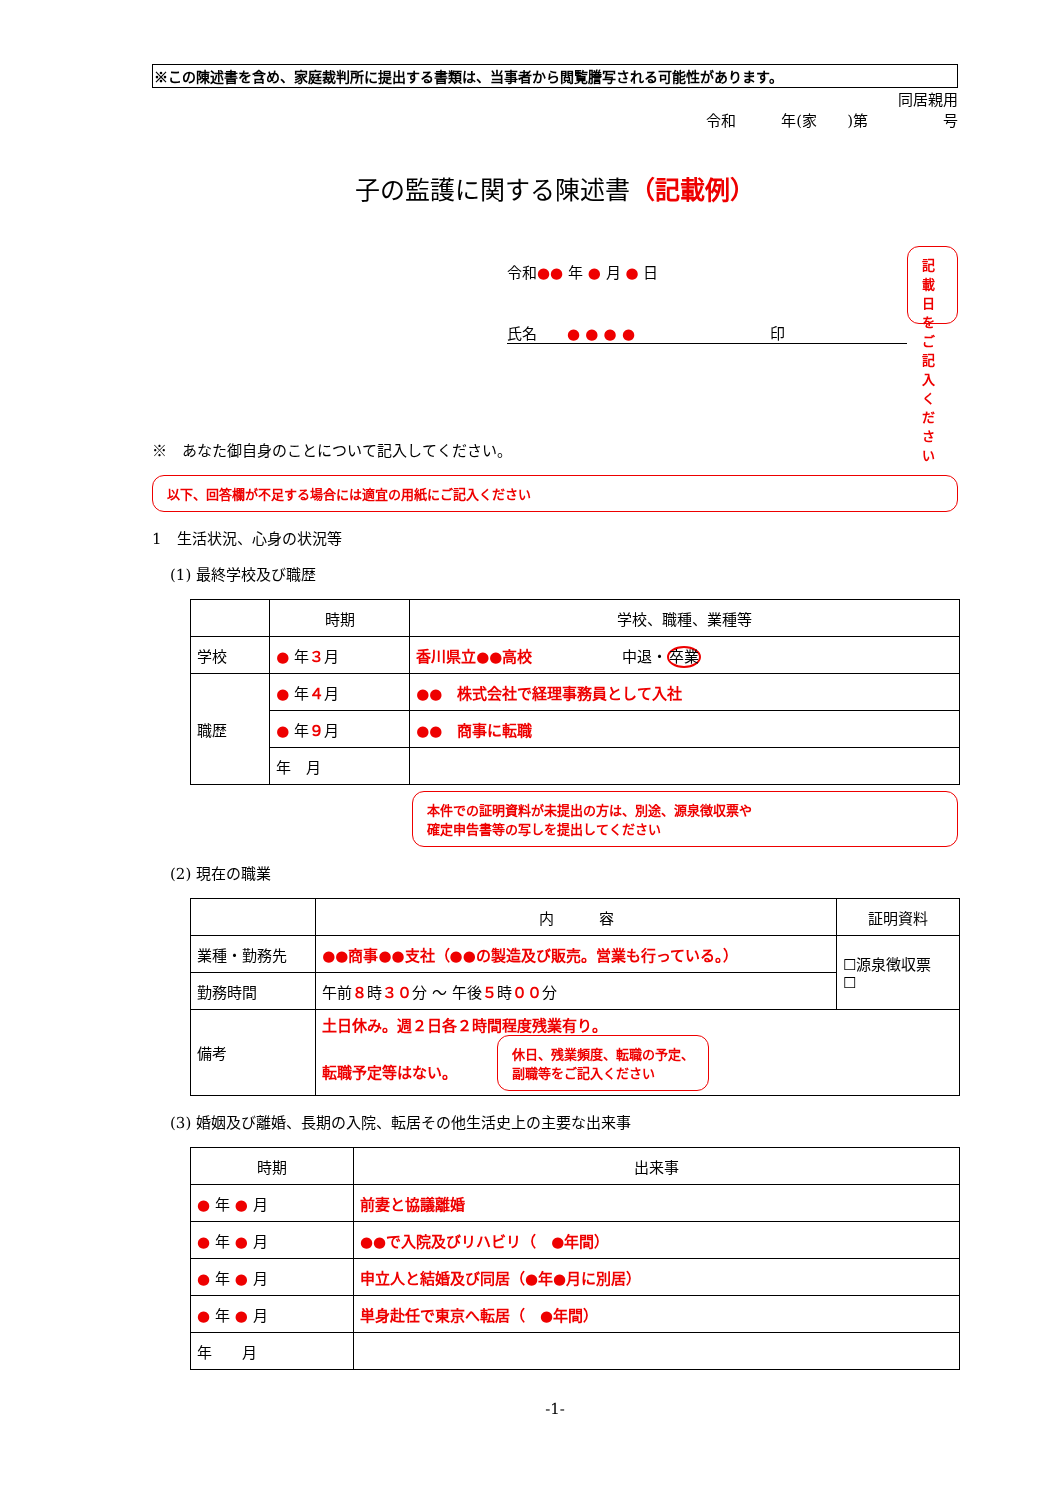※この陳述書を含め、家庭裁判所に提出する書類は、当事者から閲覧謄写される可能性があります。
同居親用
令和　　　年(家　　)第　　　　　号
子の監護に関する陳述書（記載例）
令和●● 年 ● 月 ● 日
氏名　　● ● ● ●　　　　　　　　　印
記載日をご
記入ください
※　あなた御自身のことについて記入してください。
以下、回答欄が不足する場合には適宜の用紙にご記入ください
1　生活状況、心身の状況等
(1) 最終学校及び職歴
| | 時期 | 学校、職種、業種等 |
| --- | --- | --- |
| 学校 | ● 年 ３ 月 | 香川県立●●高校 中退・ 卒業 |
| 職歴 | ● 年 ４ 月 | ●● 株式会社で経理事務員として入社 |
| | ● 年 ９ 月 | ●● 商事に転職 |
| | 年 月 | |
本件での証明資料が未提出の方は、別途、源泉徴収票や
確定申告書等の写しを提出してください
(2) 現在の職業
| | 内 容 | 証明資料 |
| --- | --- | --- |
| 業種・勤務先 | ●●商事●●支社（●●の製造及び販売。営業も行っている。） | ☐源泉徴収票 ☐ |
| 勤務時間 | 午前 ８ 時 ３０ 分 ～ 午後 ５ 時 ００ 分 | |
| 備考 | 土日休み。週２日各２時間程度残業有り。 転職予定等はない。 休日、残業頻度、転職の予定、 副職等をご記入ください | |
(3) 婚姻及び離婚、長期の入院、転居その他生活史上の主要な出来事
| 時期 | 出来事 |
| --- | --- |
| ● 年 ● 月 | 前妻と協議離婚 |
| ● 年 ● 月 | ●●で入院及びリハビリ（ ●年間） |
| ● 年 ● 月 | 申立人と結婚及び同居（●年●月に別居） |
| ● 年 ● 月 | 単身赴任で東京へ転居（ ●年間） |
| 年 月 | |
-1-